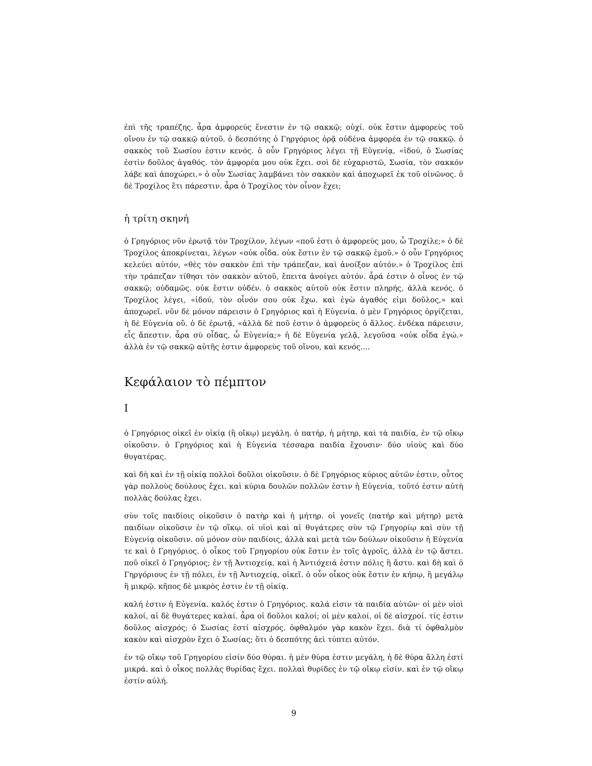ἐπὶ τῆς τραπέζης. ἆρα ἀμφορεύς ἔνεστιν ἐν τῷ σακκῷ; οὐχί. οὐκ ἔστιν ἀμφορεὺς τοῦ οἴνου ἐν τῷ σακκῷ αὐτοῦ. ὁ δεσπότης ὁ Γηργόριος ὁρᾷ οὐδένα ἀμφορέα ἐν τῷ σακκῷ. ὁ σακκὸς τοῦ Σωσίου ἐστιν κενός. ὁ οὖν Γρηγόριος λέγει τῇ Εὐγενίᾳ, «ἰδού, ὁ Σωσίας ἐστὶν δοῦλος ἀγαθός. τὸν ἀμφορέα μου οὐκ ἔχει. σοὶ δὲ εὐχαριστῶ, Σωσία, τὸν σακκόν λάβε καὶ ἀποχώρει.» ὁ οὖν Σωσίας λαμβάνει τὸν σακκὸν καὶ ἀποχωρεῖ ἐκ τοῦ οἰνῶνος. ὁ δὲ Τροχίλος ἔτι πάρεστιν. ἆρα ὁ Τροχίλος τὸν οἶνον ἔχει;
ἡ τρίτη σκηνή
ὁ Γρηγόριος νῦν ἐρωτᾷ τὸν Τροχίλον, λέγων «ποῦ ἐστι ὁ ἀμφορεύς μου, ὦ Τροχίλε;» ὁ δὲ Τροχίλος ἀποκρίνεται, λέγων «οὐκ οἶδα. οὐκ ἔστιν ἐν τῷ σακκῷ ἐμοῦ.» ὁ οὖν Γρηγόριος κελεύει αὐτόν, «θὲς τὸν σακκὸν ἐπὶ τὴν τράπεζαν, καὶ ἀνοίξον αὐτόν.» ὁ Τροχίλος ἐπὶ τὴν τράπεζαν τίθησι τὸν σακκὸν αὐτοῦ, ἔπειτα ἀνοίγει αὐτόν. ἆρά ἐστιν ὁ οἶνος ἐν τῷ σακκῷ; οὐδαμῶς. οὐκ ἔστιν οὐδέν. ὁ σακκὸς αὐτοῦ οὐκ ἔστιν πληρής, ἀλλὰ κενός. ὁ Τροχίλος λέγει, «ἰδού, τὸν οἶνόν σου οὐκ ἔχω. καὶ ἐγὼ ἀγαθός εἰμι δοῦλος,» καὶ ἀποχωρεῖ. νῦν δὲ μόνον πάρεισιν ὁ Γρηγόριος καὶ ἡ Εὐγενία. ὁ μὲν Γρηγόριος ὀργίζεται, ἡ δὲ Εὐγενία οὔ. ὁ δὲ ἐρωτᾷ, «ἀλλὰ δὲ ποῦ ἐστιν ὁ ἀμφορεὺς ὁ ἄλλος. ἑνδέκα πάρεισιν, εἷς ἄπεστιν. ἆρα σὺ οἶδας, ὦ Εὐγενία;» ἡ δὲ Εὐγενία γελᾷ, λεγοῦσα «οὐκ οἶδα ἐγώ.» ἀλλὰ ἐν τῷ σακκῷ αὐτῆς ἐστιν ἀμφορεὺς τοῦ οἴνου, καὶ κενός....
Κεφάλαιον τὸ πέμπτον
I
ὁ Γρηγόριος οἰκεῖ ἐν οἰκίᾳ (ἢ οἴκῳ) μεγάλη. ὁ πατήρ, ἡ μήτηρ, καὶ τὰ παιδία, ἐν τῷ οἴκῳ οἰκοῦσιν. ὁ Γρηγόριος καὶ ἡ Εὐγενία τέσσαρα παιδία ἔχουσιν· δύο υἱοὺς καὶ δύο θυγατέρας.
καὶ δὴ καὶ ἐν τῇ οἰκίᾳ πολλοὶ δοῦλοι οἰκοῦσιν. ὁ δὲ Γρηγόριος κύριος αὐτῶν ἐστιν, οὗτος γὰρ πολλοὺς δούλους ἔχει. καὶ κύρια δουλῶν πολλῶν ἐστιν ἡ Εὐγενία, τοῦτό ἐστιν αὐτὴ πολλὰς δούλας ἔχει.
σὺν τοῖς παιδίοις οἰκοῦσιν ὁ πατὴρ καὶ ἡ μήτηρ. οἱ γονεῖς (πατήρ καὶ μήτηρ) μετὰ παιδίων οἰκοῦσιν ἐν τῷ οἴκῳ. οἱ υἱοὶ καὶ αἱ θυγάτερες σὺν τῷ Γρηγορίῳ καὶ σὺν τῇ Εὐγενίᾳ οἰκοῦσιν. οὐ μόνον σὺν παιδίοις, ἀλλὰ καὶ μετὰ τῶν δούλων οἰκοῦσιν ἡ Εὐγενία τε καὶ ὁ Γρηγόριος. ὁ οἶκος τοῦ Γρηγορίου οὐκ ἔστιν ἐν τοῖς ἀγροῖς, ἀλλὰ ἐν τῷ ἄστει. ποῦ οἰκεῖ ὁ Γρηγόριος; ἐν τῇ Ἀντιοχείᾳ, καὶ ἡ Ἀντιόχειά ἐστιν πόλις ἢ ἄστυ. καὶ δὴ καὶ ὁ Γηργόριους ἐν τῇ πόλει, ἐν τῇ Ἀντιοχείᾳ, οἰκεῖ. ὁ οὖν οἶκος οὐκ ἔστιν ἐν κήπῳ, ἢ μεγάλῳ ἢ μικρῷ. κῆπος δὲ μικρὸς ἐστιν ἐν τῇ οἰκίᾳ.
καλή ἐστιν ἡ Εὐγενία. καλός ἐστιν ὁ Γρηγόριος. καλά εἰσιν τὰ παιδία αὐτῶν· οἱ μὲν υἱοὶ καλοί, αἱ δὲ θυγάτερες καλαί. ἆρα οἱ δοῦλοι καλοί; οἱ μὲν καλοί, οἱ δὲ αἰσχροί. τίς ἐστιν δοῦλος αἰσχρός; ὁ Σωσίας ἐστί αἰσχρός. ὀφθαλμόν γὰρ κακὸν ἔχει. διὰ τί ὀφθαλμὸν κακὸν καὶ αἰσχρὸν ἔχει ὁ Σωσίας; ὅτι ὁ δεσπότης ἀεὶ τύπτει αὐτόν.
ἐν τῷ οἴκῳ τοῦ Γρηγορίου εἰσίν δύο θύραι. ἡ μὲν θύρα ἐστιν μεγάλη, ἡ δὲ θύρα ἄλλη ἐστί μικρά. καὶ ὁ οἶκος πολλὰς θυρίδας ἔχει. πολλαὶ θυρίδες ἐν τῷ οἴκῳ εἰσίν. καὶ ἐν τῷ οἴκῳ ἐστίν αὐλή.
9